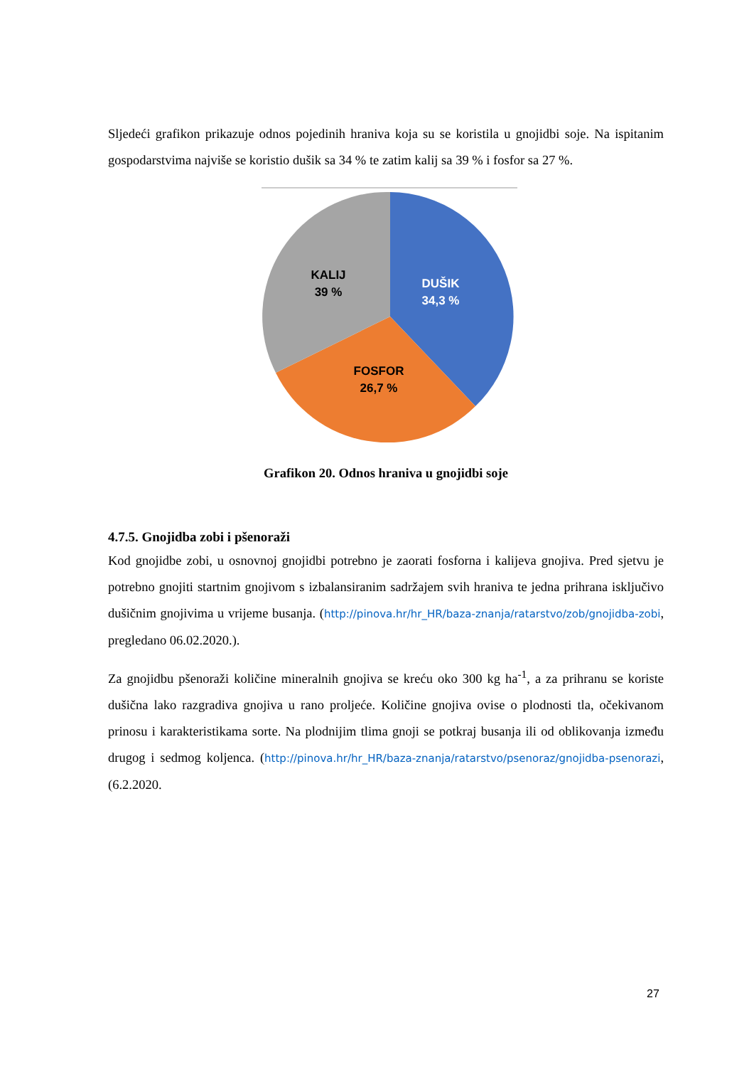Sljedeći grafikon prikazuje odnos pojedinih hraniva koja su se koristila u gnojidbi soje. Na ispitanim gospodarstvima najviše se koristio dušik sa 34 % te zatim kalij sa 39 % i fosfor sa 27 %.
KALIJ
39 %
DUŠIK
34,3 %
FOSFOR
26,7 %
Grafikon 20. Odnos hraniva u gnojidbi soje
4.7.5. Gnojidba zobi i pšenoraži
Kod gnojidbe zobi, u osnovnoj gnojidbi potrebno je zaorati fosforna i kalijeva gnojiva. Pred sjetvu je potrebno gnojiti startnim gnojivom s izbalansiranim sadržajem svih hraniva te jedna prihrana isključivo dušičnim gnojivima u vrijeme busanja. (http://pinova.hr/hr_HR/baza-znanja/ratarstvo/zob/gnojidba-zobi, pregledano 06.02.2020.).
Za gnojidbu pšenoraži količine mineralnih gnojiva se kreću oko 300 kg ha<sup>-1</sup>, a za prihranu se koriste dušična lako razgradiva gnojiva u rano proljeće. Količine gnojiva ovise o plodnosti tla, očekivanom prinosu i karakteristikama sorte. Na plodnijim tlima gnoji se potkraj busanja ili od oblikovanja između drugog i sedmog koljenca. (http://pinova.hr/hr_HR/baza-znanja/ratarstvo/psenoraz/gnojidba-psenorazi, (6.2.2020.
27